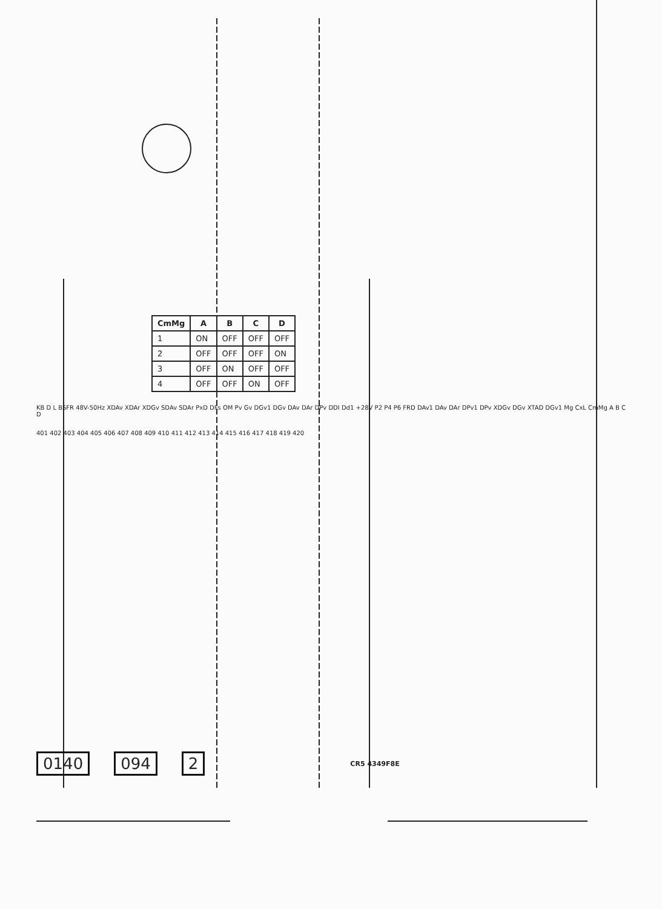| CmMg | A | B | C | D |
| --- | --- | --- | --- | --- |
| 1 | ON | OFF | OFF | OFF |
| 2 | OFF | OFF | OFF | ON |
| 3 | OFF | ON | OFF | OFF |
| 4 | OFF | OFF | ON | OFF |
KB D L BSFR 48V-50Hz XDAv XDAr XDGv SDAv SDAr PxD DFs OM Pv Gv DGv1 DGv DAv DAr DPv DDI Dd1 +28V P2 P4 P6 FRD DAv1 DAv DAr DPv1 DPv XDGv DGv XTAD DGv1 Mg CxL CmMg A B C D
401 402 403 404 405 406 407 408 409 410 411 412 413 414 415 416 417 418 419 420
0140 094 2 CR5 4349F8E